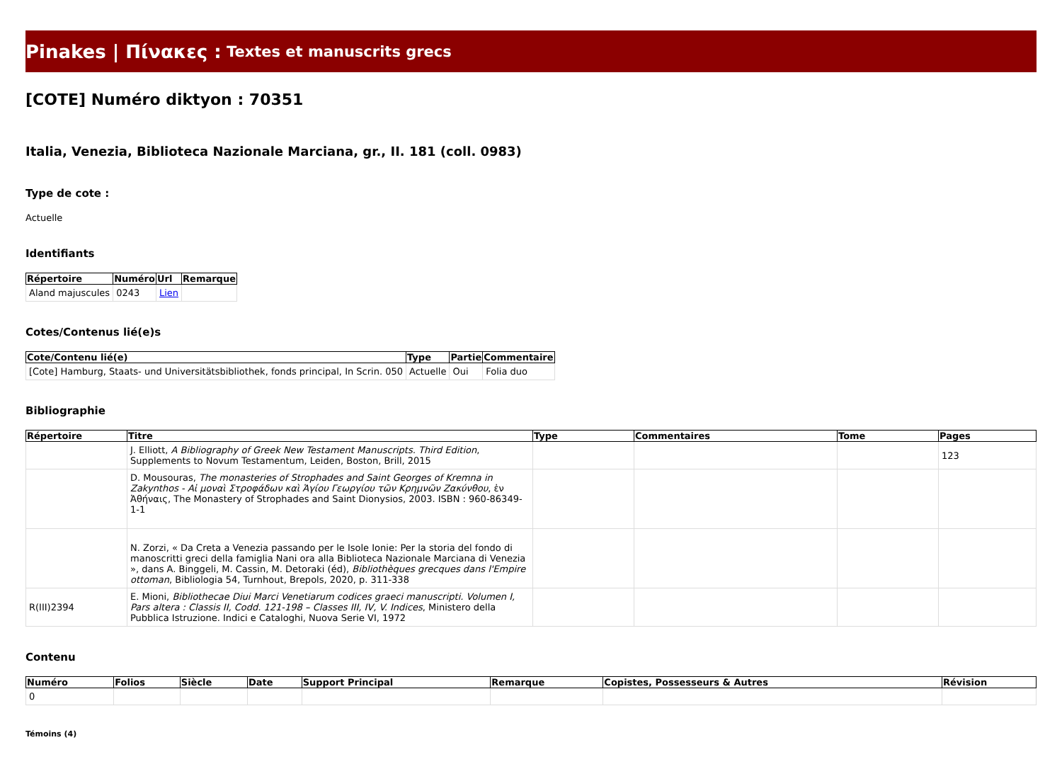Pinakes | Πίνακες : Textes et manuscrits grecs
[COTE] Numéro diktyon : 70351
Italia, Venezia, Biblioteca Nazionale Marciana, gr., II. 181 (coll. 0983)
Type de cote :
Actuelle
Identifiants
| Répertoire | Numéro | Url | Remarque |
| --- | --- | --- | --- |
| Aland majuscules | 0243 | Lien | |
Cotes/Contenus lié(e)s
| Cote/Contenu lié(e) | Type | Partie | Commentaire |
| --- | --- | --- | --- |
| [Cote] Hamburg, Staats- und Universitätsbibliothek, fonds principal, In Scrin. 050 | Actuelle | Oui | Folia duo |
Bibliographie
| Répertoire | Titre | Type | Commentaires | Tome | Pages |
| --- | --- | --- | --- | --- | --- |
| | J. Elliott, A Bibliography of Greek New Testament Manuscripts. Third Edition , Supplements to Novum Testamentum, Leiden, Boston, Brill, 2015 | | | | 123 |
| | D. Mousouras, The monasteries of Strophades and Saint Georges of Kremna in Zakynthos - Αἱ μοναὶ Στροφάδων καὶ Ἁγίου Γεωργίου τῶν Κρημνῶν Ζακύνθου , ἐν Ἀθήναις, The Monastery of Strophades and Saint Dionysios, 2003. ISBN : 960-86349-1-1 | | | | |
| | N. Zorzi, « Da Creta a Venezia passando per le Isole Ionie: Per la storia del fondo di manoscritti greci della famiglia Nani ora alla Biblioteca Nazionale Marciana di Venezia », dans A. Binggeli, M. Cassin, M. Detoraki (éd), Bibliothèques grecques dans l'Empire ottoman , Bibliologia 54, Turnhout, Brepols, 2020, p. 311-338 | | | | |
| R(III)2394 | E. Mioni, Bibliothecae Diui Marci Venetiarum codices graeci manuscripti. Volumen I, Pars altera : Classis II, Codd. 121-198 – Classes III, IV, V. Indices , Ministero della Pubblica Istruzione. Indici e Cataloghi, Nuova Serie VI, 1972 | | | | |
Contenu
| Numéro | Folios | Siècle | Date | Support Principal | Remarque | Copistes, Possesseurs & Autres | Révision |
| --- | --- | --- | --- | --- | --- | --- | --- |
| 0 | | | | | | | |
Témoins (4)